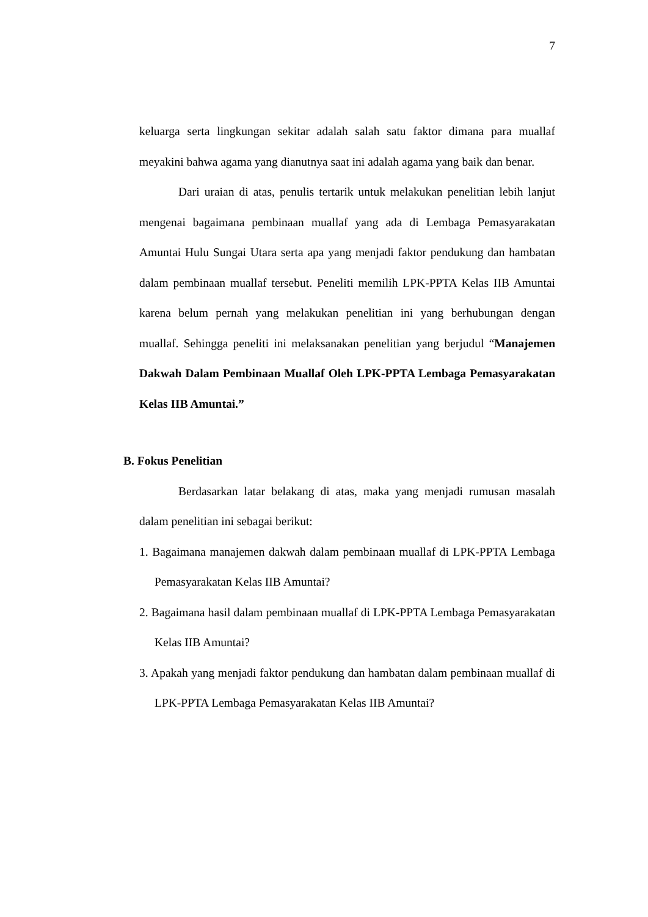7
keluarga serta lingkungan sekitar adalah salah satu faktor dimana para muallaf meyakini bahwa agama yang dianutnya saat ini adalah agama yang baik dan benar.
Dari uraian di atas, penulis tertarik untuk melakukan penelitian lebih lanjut mengenai bagaimana pembinaan muallaf yang ada di Lembaga Pemasyarakatan Amuntai Hulu Sungai Utara serta apa yang menjadi faktor pendukung dan hambatan dalam pembinaan muallaf tersebut. Peneliti memilih LPK-PPTA Kelas IIB Amuntai karena belum pernah yang melakukan penelitian ini yang berhubungan dengan muallaf. Sehingga peneliti ini melaksanakan penelitian yang berjudul “Manajemen Dakwah Dalam Pembinaan Muallaf Oleh LPK-PPTA Lembaga Pemasyarakatan Kelas IIB Amuntai.”
B. Fokus Penelitian
Berdasarkan latar belakang di atas, maka yang menjadi rumusan masalah dalam penelitian ini sebagai berikut:
1. Bagaimana manajemen dakwah dalam pembinaan muallaf di LPK-PPTA Lembaga Pemasyarakatan Kelas IIB Amuntai?
2. Bagaimana hasil dalam pembinaan muallaf di LPK-PPTA Lembaga Pemasyarakatan Kelas IIB Amuntai?
3. Apakah yang menjadi faktor pendukung dan hambatan dalam pembinaan muallaf di LPK-PPTA Lembaga Pemasyarakatan Kelas IIB Amuntai?